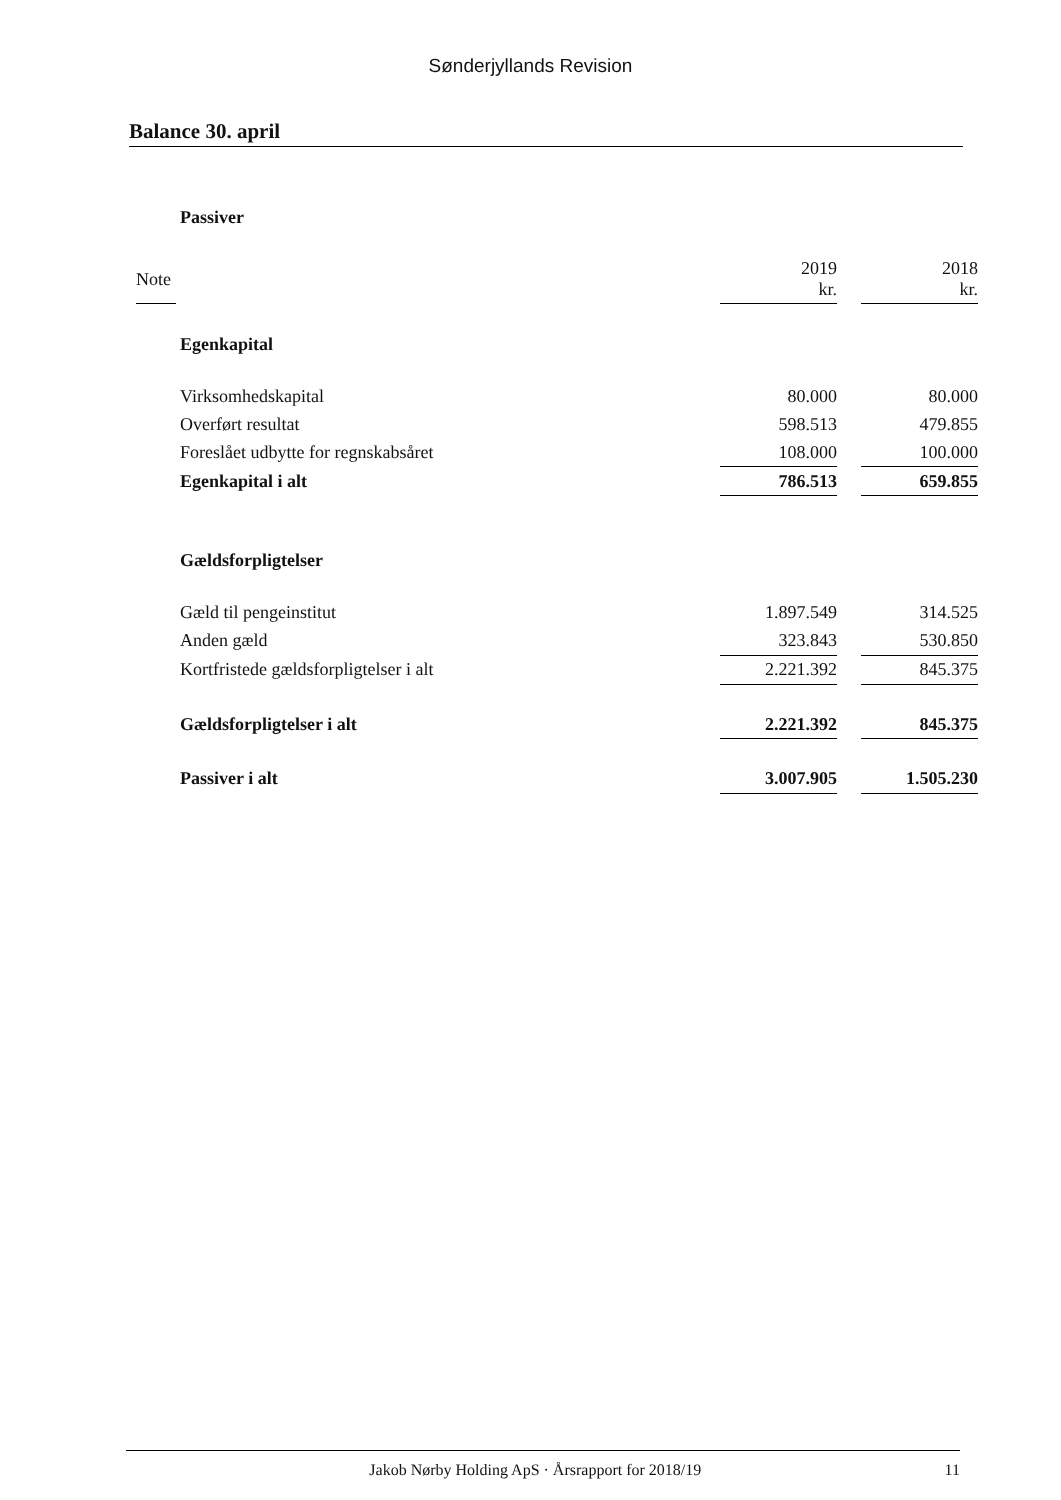Sønderjyllands Revision
Balance 30. april
| | Passiver | | | |
| Note | | 2019 kr. | | 2018 kr. |
| | Egenkapital | | | |
| | Virksomhedskapital | 80.000 | | 80.000 |
| | Overført resultat | 598.513 | | 479.855 |
| | Foreslået udbytte for regnskabsåret | 108.000 | | 100.000 |
| | Egenkapital i alt | 786.513 | | 659.855 |
| | Gældsforpligtelser | | | |
| | Gæld til pengeinstitut | 1.897.549 | | 314.525 |
| | Anden gæld | 323.843 | | 530.850 |
| | Kortfristede gældsforpligtelser i alt | 2.221.392 | | 845.375 |
| | Gældsforpligtelser i alt | 2.221.392 | | 845.375 |
| | Passiver i alt | 3.007.905 | | 1.505.230 |
Jakob Nørby Holding ApS · Årsrapport for 2018/19 11